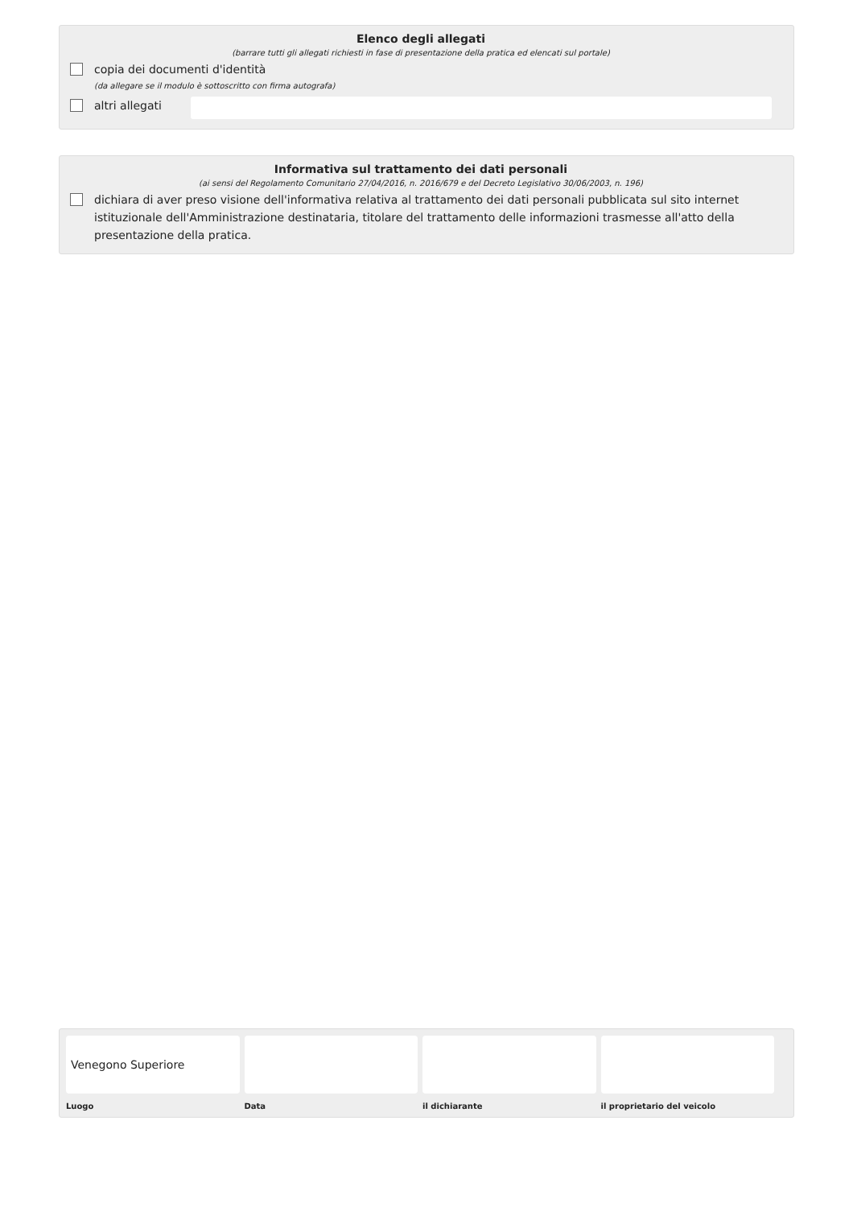Elenco degli allegati
(barrare tutti gli allegati richiesti in fase di presentazione della pratica ed elencati sul portale)
copia dei documenti d'identità
(da allegare se il modulo è sottoscritto con firma autografa)
altri allegati
Informativa sul trattamento dei dati personali
(ai sensi del Regolamento Comunitario 27/04/2016, n. 2016/679 e del Decreto Legislativo 30/06/2003, n. 196)
dichiara di aver preso visione dell'informativa relativa al trattamento dei dati personali pubblicata sul sito internet istituzionale dell'Amministrazione destinataria, titolare del trattamento delle informazioni trasmesse all'atto della presentazione della pratica.
Venegono Superiore
Luogo
Data il dichiarante il proprietario del veicolo